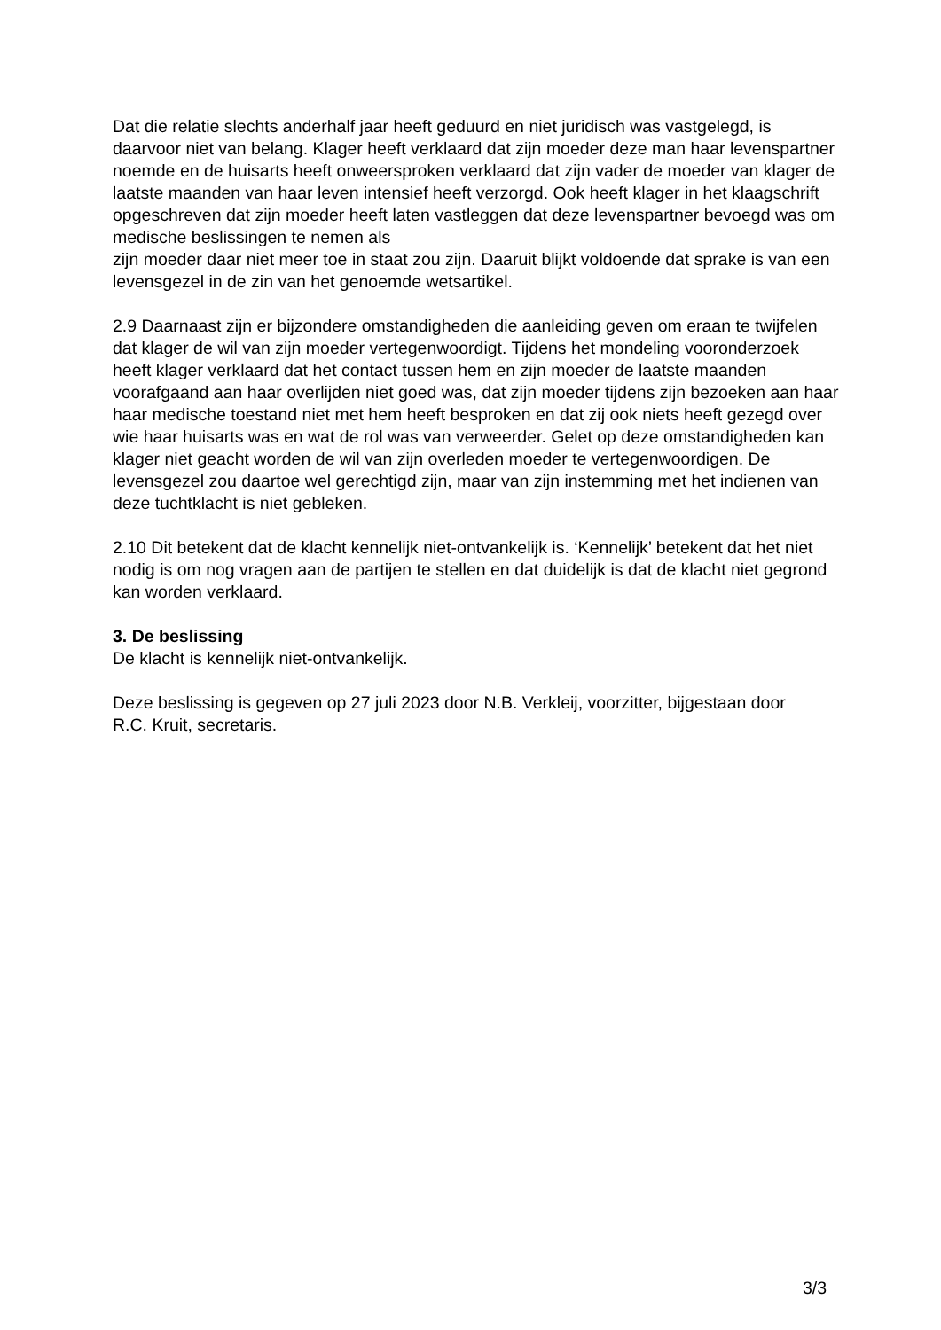Dat die relatie slechts anderhalf jaar heeft geduurd en niet juridisch was vastgelegd, is daarvoor niet van belang. Klager heeft verklaard dat zijn moeder deze man haar levenspartner noemde en de huisarts heeft onweersproken verklaard dat zijn vader de moeder van klager de laatste maanden van haar leven intensief heeft verzorgd. Ook heeft klager in het klaagschrift opgeschreven dat zijn moeder heeft laten vastleggen dat deze levenspartner bevoegd was om medische beslissingen te nemen als
zijn moeder daar niet meer toe in staat zou zijn. Daaruit blijkt voldoende dat sprake is van een levensgezel in de zin van het genoemde wetsartikel.
2.9 Daarnaast zijn er bijzondere omstandigheden die aanleiding geven om eraan te twijfelen dat klager de wil van zijn moeder vertegenwoordigt. Tijdens het mondeling vooronderzoek heeft klager verklaard dat het contact tussen hem en zijn moeder de laatste maanden voorafgaand aan haar overlijden niet goed was, dat zijn moeder tijdens zijn bezoeken aan haar haar medische toestand niet met hem heeft besproken en dat zij ook niets heeft gezegd over wie haar huisarts was en wat de rol was van verweerder. Gelet op deze omstandigheden kan klager niet geacht worden de wil van zijn overleden moeder te vertegenwoordigen. De levensgezel zou daartoe wel gerechtigd zijn, maar van zijn instemming met het indienen van deze tuchtklacht is niet gebleken.
2.10 Dit betekent dat de klacht kennelijk niet-ontvankelijk is. ‘Kennelijk’ betekent dat het niet nodig is om nog vragen aan de partijen te stellen en dat duidelijk is dat de klacht niet gegrond kan worden verklaard.
3. De beslissing
De klacht is kennelijk niet-ontvankelijk.
Deze beslissing is gegeven op 27 juli 2023 door N.B. Verkleij, voorzitter, bijgestaan door
R.C. Kruit, secretaris.
3/3